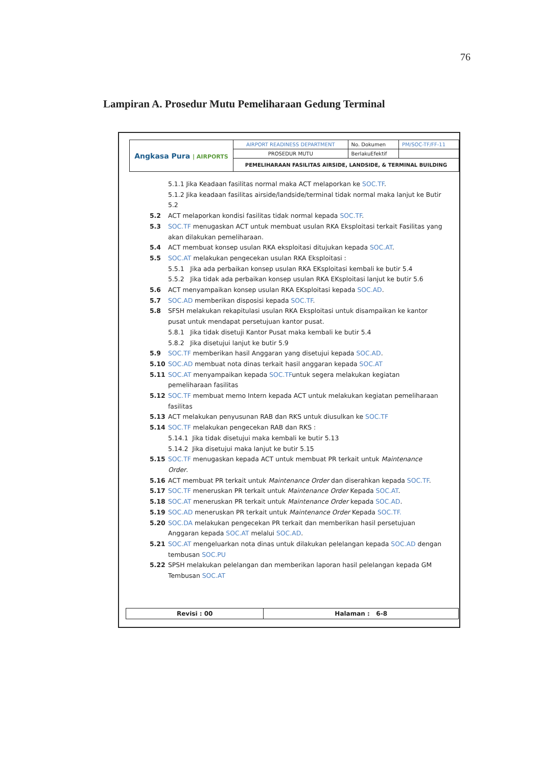76
Lampiran A. Prosedur Mutu Pemeliharaan Gedung Terminal
| Angkasa Pura / AIRPORTS | AIRPORT READINESS DEPARTMENT | No. Dokumen | PM/SOC-TF/FF-11 |
| | PROSEDUR MUTU | BerlakuEfektif | |
| | PEMELIHARAAN FASILITAS AIRSIDE, LANDSIDE, & TERMINAL BUILDING | | |
5.1.1 Jika Keadaan fasilitas normal maka ACT melaporkan ke SOC.TF.
5.1.2 Jika keadaan fasilitas airside/landside/terminal tidak normal maka lanjut ke Butir 5.2
5.2 ACT melaporkan kondisi fasilitas tidak normal kepada SOC.TF.
5.3 SOC.TF menugaskan ACT untuk membuat usulan RKA Eksploitasi terkait Fasilitas yang akan dilakukan pemeliharaan.
5.4 ACT membuat konsep usulan RKA eksploitasi ditujukan kepada SOC.AT.
5.5 SOC.AT melakukan pengecekan usulan RKA Eksploitasi :
5.5.1 Jika ada perbaikan konsep usulan RKA EKsploitasi kembali ke butir 5.4
5.5.2 Jika tidak ada perbaikan konsep usulan RKA EKsploitasi lanjut ke butir 5.6
5.6 ACT menyampaikan konsep usulan RKA EKsploitasi kepada SOC.AD.
5.7 SOC.AD memberikan disposisi kepada SOC.TF.
5.8 SFSH melakukan rekapitulasi usulan RKA Eksploitasi untuk disampaikan ke kantor pusat untuk mendapat persetujuan kantor pusat.
5.8.1 Jika tidak disetuji Kantor Pusat maka kembali ke butir 5.4
5.8.2 Jika disetujui lanjut ke butir 5.9
5.9 SOC.TF memberikan hasil Anggaran yang disetujui kepada SOC.AD.
5.10 SOC.AD membuat nota dinas terkait hasil anggaran kepada SOC.AT
5.11 SOC.AT menyampaikan kepada SOC.TFuntuk segera melakukan kegiatan pemeliharaan fasilitas
5.12 SOC.TF membuat memo Intern kepada ACT untuk melakukan kegiatan pemeliharaan fasilitas
5.13 ACT melakukan penyusunan RAB dan RKS untuk diusulkan ke SOC.TF
5.14 SOC.TF melakukan pengecekan RAB dan RKS :
5.14.1 Jika tidak disetujui maka kembali ke butir 5.13
5.14.2 Jika disetujui maka lanjut ke butir 5.15
5.15 SOC.TF menugaskan kepada ACT untuk membuat PR terkait untuk Maintenance Order.
5.16 ACT membuat PR terkait untuk Maintenance Order dan diserahkan kepada SOC.TF.
5.17 SOC.TF meneruskan PR terkait untuk Maintenance Order Kepada SOC.AT.
5.18 SOC.AT meneruskan PR terkait untuk Maintenance Order kepada SOC.AD.
5.19 SOC.AD meneruskan PR terkait untuk Maintenance Order Kepada SOC.TF.
5.20 SOC.DA melakukan pengecekan PR terkait dan memberikan hasil persetujuan Anggaran kepada SOC.AT melalui SOC.AD.
5.21 SOC.AT mengeluarkan nota dinas untuk dilakukan pelelangan kepada SOC.AD dengan tembusan SOC.PU
5.22 SPSH melakukan pelelangan dan memberikan laporan hasil pelelangan kepada GM Tembusan SOC.AT
| Revisi : 00 | Halaman : 6-8 |